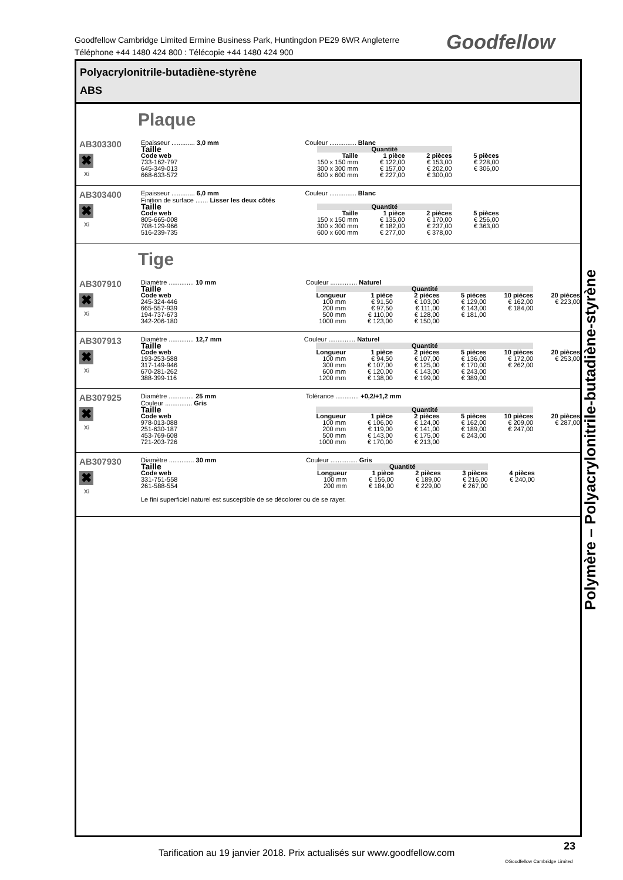Goodfellow Cambridge Limited Ermine Business Park, Huntingdon PE29 6WR Angleterre
Téléphone +44 1480 424 800 : Télécopie +44 1480 424 900
Goodfellow
Polyacrylonitrile-butadiène-styrène
ABS
Plaque
AB303300
✖
Xi
Epaisseur ............. 3,0 mm Couleur ............... Blanc
| Taille | Quantité | | | |
| --- | --- | --- | --- | --- |
| Code web | Taille | 1 pièce | 2 pièces | 5 pièces |
| 733-162-797 | 150 x 150 mm | € 122,00 | € 153,00 | € 228,00 |
| 645-349-013 | 300 x 300 mm | € 157,00 | € 202,00 | € 306,00 |
| 668-633-572 | 600 x 600 mm | € 227,00 | € 300,00 | |
AB303400
✖
Xi
Epaisseur ............. 6,0 mm Couleur ............... Blanc
Finition de surface ....... Lisser les deux côtés
| Taille | Quantité | | | |
| --- | --- | --- | --- | --- |
| Code web | Taille | 1 pièce | 2 pièces | 5 pièces |
| 805-665-008 | 150 x 150 mm | € 135,00 | € 170,00 | € 256,00 |
| 708-129-966 | 300 x 300 mm | € 182,00 | € 237,00 | € 363,00 |
| 516-239-735 | 600 x 600 mm | € 277,00 | € 378,00 | |
Tige
AB307910
✖
Xi
Diamètre .............. 10 mm Couleur ............... Naturel
| Taille | Quantité | | | | | |
| --- | --- | --- | --- | --- | --- | --- |
| Code web | Longueur | 1 pièce | 2 pièces | 5 pièces | 10 pièces | 20 pièces |
| 245-324-446 | 100 mm | € 91,50 | € 103,00 | € 129,00 | € 162,00 | € 223,00 |
| 665-557-939 | 200 mm | € 97,50 | € 111,00 | € 143,00 | € 184,00 | |
| 194-737-673 | 500 mm | € 110,00 | € 128,00 | € 181,00 | | |
| 342-206-180 | 1000 mm | € 123,00 | € 150,00 | | | |
AB307913
✖
Xi
Diamètre .............. 12,7 mm Couleur ............... Naturel
| Taille | Quantité | | | | | |
| --- | --- | --- | --- | --- | --- | --- |
| Code web | Longueur | 1 pièce | 2 pièces | 5 pièces | 10 pièces | 20 pièces |
| 193-253-588 | 100 mm | € 94,50 | € 107,00 | € 136,00 | € 172,00 | € 253,00 |
| 317-149-946 | 300 mm | € 107,00 | € 125,00 | € 170,00 | € 262,00 | |
| 670-281-262 | 600 mm | € 120,00 | € 143,00 | € 243,00 | | |
| 388-399-116 | 1200 mm | € 138,00 | € 199,00 | € 389,00 | | |
AB307925
✖
Xi
Diamètre .............. 25 mm Tolérance ............. +0,2/+1,2 mm
Couleur ............... Gris
| Taille | Quantité | | | | | |
| --- | --- | --- | --- | --- | --- | --- |
| Code web | Longueur | 1 pièce | 2 pièces | 5 pièces | 10 pièces | 20 pièces |
| 978-013-088 | 100 mm | € 106,00 | € 124,00 | € 162,00 | € 209,00 | € 287,00 |
| 251-630-187 | 200 mm | € 119,00 | € 141,00 | € 189,00 | € 247,00 | |
| 453-769-608 | 500 mm | € 143,00 | € 175,00 | € 243,00 | | |
| 721-203-726 | 1000 mm | € 170,00 | € 213,00 | | | |
AB307930
✖
Xi
Diamètre .............. 30 mm Couleur ............... Gris
| Taille | Quantité | | | | |
| --- | --- | --- | --- | --- | --- |
| Code web | Longueur | 1 pièce | 2 pièces | 3 pièces | 4 pièces |
| 331-751-558 | 100 mm | € 156,00 | € 189,00 | € 216,00 | € 240,00 |
| 261-588-554 | 200 mm | € 184,00 | € 229,00 | € 267,00 | |
Le fini superficiel naturel est susceptible de se décolorer ou de se rayer.
Polymère – Polyacrylonitrile-butadiène-styrène
Tarification au 19 janvier 2018. Prix actualisés sur www.goodfellow.com
23
©Goodfellow Cambridge Limited